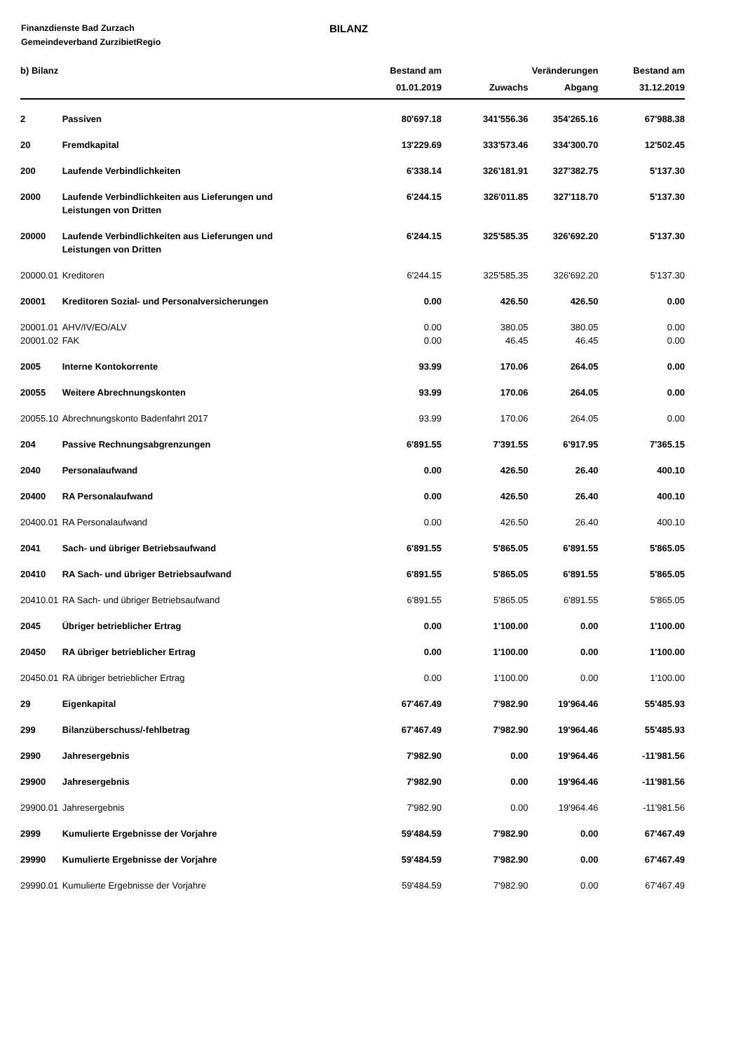Finanzdienste Bad Zurzach
Gemeindeverband ZurzibietRegio
BILANZ
| b) Bilanz | | Bestand am | Veränderungen | | Bestand am |
| --- | --- | --- | --- | --- | --- |
| | | 01.01.2019 | Zuwachs | Abgang | 31.12.2019 |
| 2 | Passiven | 80'697.18 | 341'556.36 | 354'265.16 | 67'988.38 |
| 20 | Fremdkapital | 13'229.69 | 333'573.46 | 334'300.70 | 12'502.45 |
| 200 | Laufende Verbindlichkeiten | 6'338.14 | 326'181.91 | 327'382.75 | 5'137.30 |
| 2000 | Laufende Verbindlichkeiten aus Lieferungen und Leistungen von Dritten | 6'244.15 | 326'011.85 | 327'118.70 | 5'137.30 |
| 20000 | Laufende Verbindlichkeiten aus Lieferungen und Leistungen von Dritten | 6'244.15 | 325'585.35 | 326'692.20 | 5'137.30 |
| 20000.01 | Kreditoren | 6'244.15 | 325'585.35 | 326'692.20 | 5'137.30 |
| 20001 | Kreditoren Sozial- und Personalversicherungen | 0.00 | 426.50 | 426.50 | 0.00 |
| 20001.01 | AHV/IV/EO/ALV | 0.00 | 380.05 | 380.05 | 0.00 |
| 20001.02 | FAK | 0.00 | 46.45 | 46.45 | 0.00 |
| 2005 | Interne Kontokorrente | 93.99 | 170.06 | 264.05 | 0.00 |
| 20055 | Weitere Abrechnungskonten | 93.99 | 170.06 | 264.05 | 0.00 |
| 20055.10 | Abrechnungskonto Badenfahrt 2017 | 93.99 | 170.06 | 264.05 | 0.00 |
| 204 | Passive Rechnungsabgrenzungen | 6'891.55 | 7'391.55 | 6'917.95 | 7'365.15 |
| 2040 | Personalaufwand | 0.00 | 426.50 | 26.40 | 400.10 |
| 20400 | RA Personalaufwand | 0.00 | 426.50 | 26.40 | 400.10 |
| 20400.01 | RA Personalaufwand | 0.00 | 426.50 | 26.40 | 400.10 |
| 2041 | Sach- und übriger Betriebsaufwand | 6'891.55 | 5'865.05 | 6'891.55 | 5'865.05 |
| 20410 | RA Sach- und übriger Betriebsaufwand | 6'891.55 | 5'865.05 | 6'891.55 | 5'865.05 |
| 20410.01 | RA Sach- und übriger Betriebsaufwand | 6'891.55 | 5'865.05 | 6'891.55 | 5'865.05 |
| 2045 | Übriger betrieblicher Ertrag | 0.00 | 1'100.00 | 0.00 | 1'100.00 |
| 20450 | RA übriger betrieblicher Ertrag | 0.00 | 1'100.00 | 0.00 | 1'100.00 |
| 20450.01 | RA übriger betrieblicher Ertrag | 0.00 | 1'100.00 | 0.00 | 1'100.00 |
| 29 | Eigenkapital | 67'467.49 | 7'982.90 | 19'964.46 | 55'485.93 |
| 299 | Bilanzüberschuss/-fehlbetrag | 67'467.49 | 7'982.90 | 19'964.46 | 55'485.93 |
| 2990 | Jahresergebnis | 7'982.90 | 0.00 | 19'964.46 | -11'981.56 |
| 29900 | Jahresergebnis | 7'982.90 | 0.00 | 19'964.46 | -11'981.56 |
| 29900.01 | Jahresergebnis | 7'982.90 | 0.00 | 19'964.46 | -11'981.56 |
| 2999 | Kumulierte Ergebnisse der Vorjahre | 59'484.59 | 7'982.90 | 0.00 | 67'467.49 |
| 29990 | Kumulierte Ergebnisse der Vorjahre | 59'484.59 | 7'982.90 | 0.00 | 67'467.49 |
| 29990.01 | Kumulierte Ergebnisse der Vorjahre | 59'484.59 | 7'982.90 | 0.00 | 67'467.49 |